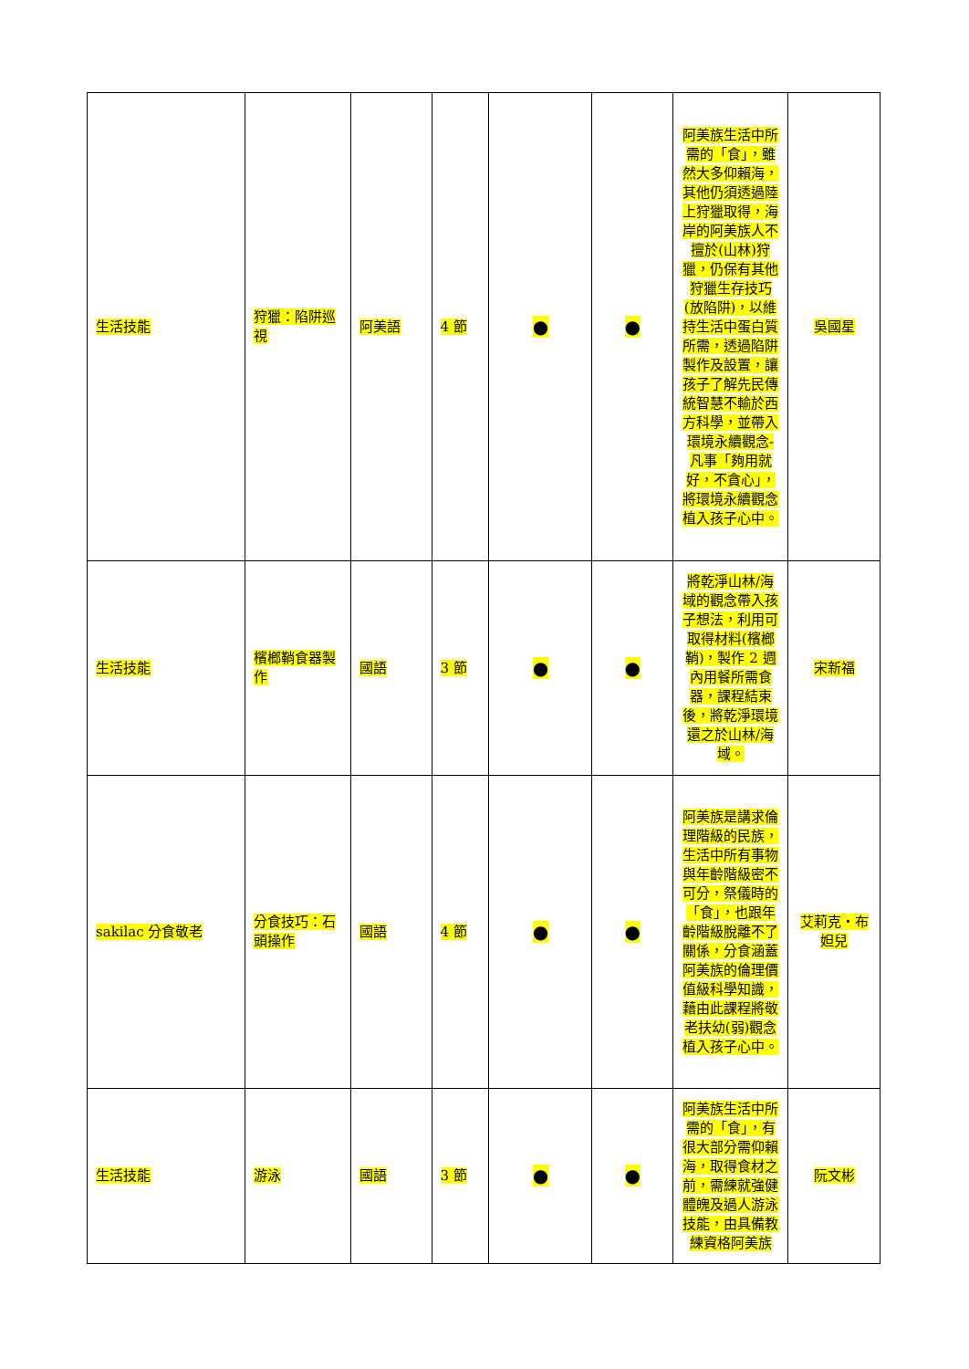| 生活技能 | 狩獵：陷阱巡視 | 阿美語 | 4 節 | ● | ● | 阿美族生活中所需的「食」，雖然大多仰賴海，其他仍須透過陸上狩獵取得，海岸的阿美族人不擅於(山林)狩獵，仍保有其他狩獵生存技巧(放陷阱)，以維持生活中蛋白質所需，透過陷阱製作及設置，讓孩子了解先民傳統智慧不輸於西方科學，並帶入環境永續觀念-凡事「夠用就好，不貪心」，將環境永續觀念植入孩子心中。 | 吳國星 |
| 生活技能 | 檳榔鞘食器製作 | 國語 | 3 節 | ● | ● | 將乾淨山林/海域的觀念帶入孩子想法，利用可取得材料(檳榔鞘)，製作 2 週內用餐所需食器，課程結束後，將乾淨環境還之於山林/海域。 | 宋新福 |
| sakilac 分食敬老 | 分食技巧：石頭操作 | 國語 | 4 節 | ● | ● | 阿美族是講求倫理階級的民族，生活中所有事物與年齡階級密不可分，祭儀時的「食」，也跟年齡階級脫離不了關係，分食涵蓋阿美族的倫理價值級科學知識，藉由此課程將敬老扶幼(弱)觀念植入孩子心中。 | 艾莉克‧布妲兒 |
| 生活技能 | 游泳 | 國語 | 3 節 | ● | ● | 阿美族生活中所需的「食」，有很大部分需仰賴海，取得食材之前，需練就強健體魄及過人游泳技能，由具備教練資格阿美族 | 阮文彬 |